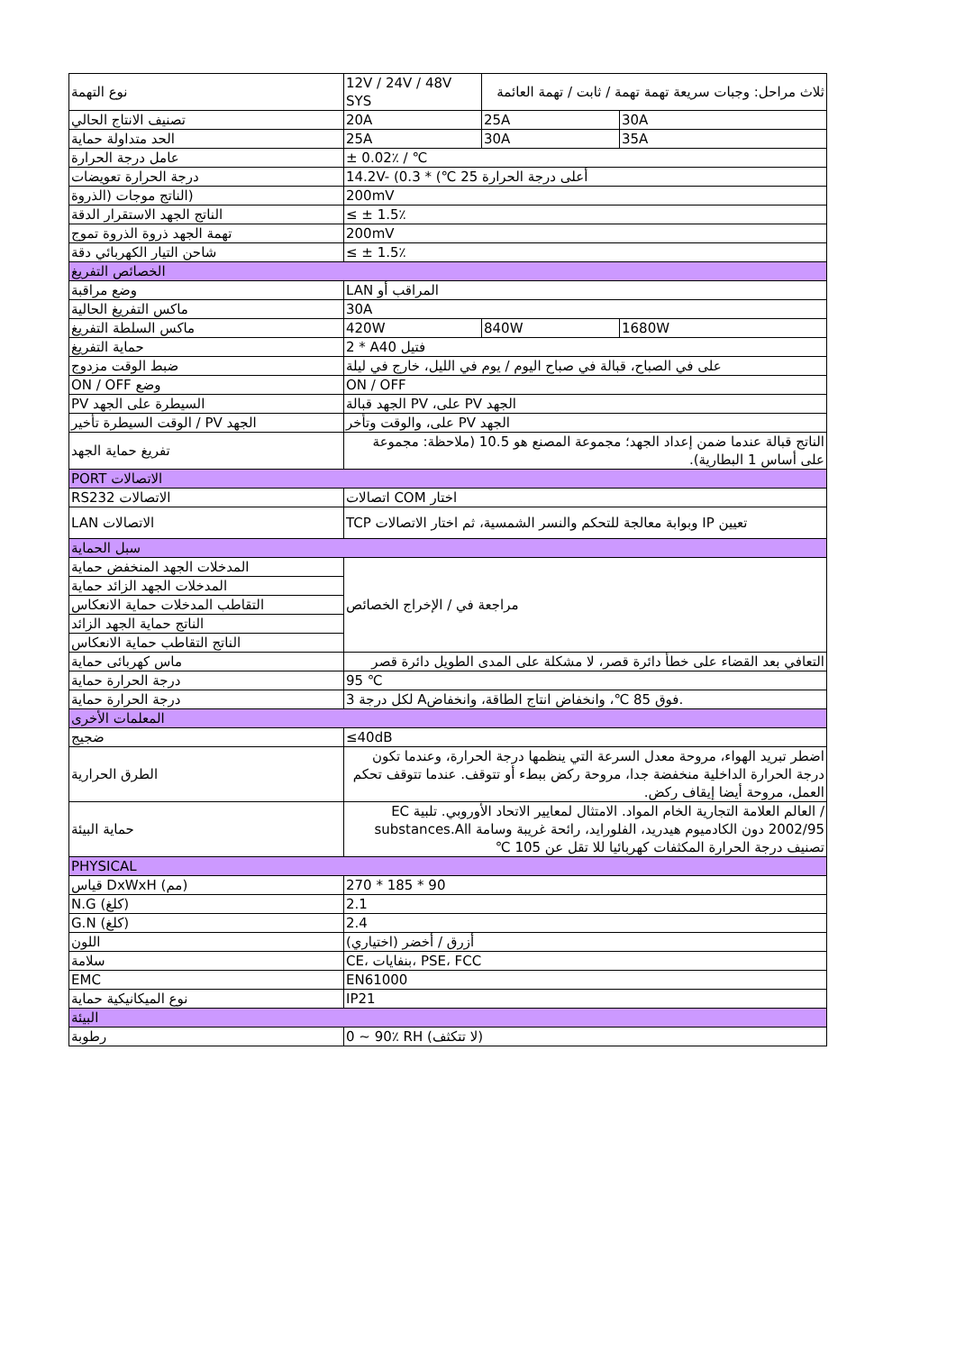| نوع التهمة | 12V / 24V / 48V SYS | ثلاث مراحل: وجبات سريعة تهمة تهمة / ثابت / تهمة العائمة | |
| تصنيف الانتاج الحالي | 20A | 25A | 30A |
| الحد متداولة حماية | 25A | 30A | 35A |
| عامل درجة الحرارة | ± 0.02٪ / ℃ | | |
| درجة الحرارة تعويضات | 14.2V- (0.3 * (℃ 25 أعلى درجة الحرارة | | |
| (الناتج موجات (الذروة | 200mV | | |
| الناتج الجهد الاستقرار الدقة | ≤ ± 1.5٪ | | |
| تهمة الجهد ذروة الذروة تموج | 200mV | | |
| شاحن التيار الكهربائي دقة | ≤ ± 1.5٪ | | |
| الخصائص التفريغ | | | |
| وضع مراقبة | LAN المراقب أو | | |
| ماكس التفريغ الحالية | 30A | | |
| ماكس السلطة التفريغ | 420W | 840W | 1680W |
| حماية التفريغ | 2 * Aفتيل 40 | | |
| ضبط الوقت مزدوج | على في الصباح، قبالة في صباح اليوم / يوم في الليل، خارج في ليلة | | |
| ON / OFF وضع | ON / OFF | | |
| PV السيطرة على الجهد | الجهد قبالة PV ،على PV الجهد | | |
| الوقت السيطرة تأخير / PV الجهد | على، والوقت وتأخر PV الجهد | | |
| تفريغ حماية الجهد | الناتج قبالة عندما ضمن إعداد الجهد؛ مجموعة المصنع هو 10.5 (ملاحظة: مجموعة على أساس 1 البطارية). | | |
| PORT الاتصالات | | | |
| RS232 الاتصالات | اتصالات COM اختار | | |
| LAN الاتصالات | TCP وبوابة معالجة للتحكم والنسر الشمسية، ثم اختار الاتصالات IP تعيين | | |
| سبل الحماية | | | |
| المدخلات الجهد المنخفض حماية | مراجعة في / الإخراج الخصائص | | |
| المدخلات الجهد الزائد حماية | | | |
| التقاطب المدخلات حماية الانعكاس | | | |
| الناتج حماية الجهد الزائد | | | |
| الناتج التقاطب حماية الانعكاس | | | |
| ماس كهربائى حماية | التعافي بعد القضاء على خطأ دائرة قصر، لا مشكلة على المدى الطويل دائرة قصر | | |
| درجة الحرارة حماية | 95 ℃ | | |
| درجة الحرارة حماية | 3 لكل درجة Aفوق 85 ℃، وانخفاض انتاج الطاقة، وانخفاض. | | |
| المعلمات الأخرى | | | |
| ضجيج | ≤40dB | | |
| الطرق الحرارية | اضطر تبريد الهواء، مروحة معدل السرعة التي ينظمها درجة الحرارة، وعندما تكون درجة الحرارة الداخلية منخفضة جدا، مروحة ركض ببطء أو تتوقف. عندما تتوقف تحكم العمل، مروحة أيضا إيقاف ركض. | | |
| حماية البيئة | / العالم العلامة التجارية الخام المواد. الامتثال لمعايير الاتحاد الأوروبي. تلبية EC 2002/95 دون الكادميوم هيدريد، الفلوراید، رائحة غريبة وسامة substances.All تصنيف درجة الحرارة المكثفات كهربائيا للا تقل عن 105 ℃ | | |
| PHYSICAL | | | |
| قياس DxWxH (مم) | 270 * 185 * 90 | | |
| N.G (كلغ) | 2.1 | | |
| G.N (كلغ) | 2.4 | | |
| اللون | (أزرق / أخضر (اختياري | | |
| سلامة | CE، بنفايات، PSE، FCC | | |
| EMC | EN61000 | | |
| نوع الميكانيكية حماية | IP21 | | |
| البيئة | | | |
| رطوبة | 0 ~ 90٪ RH (لا تتكثف) | | |